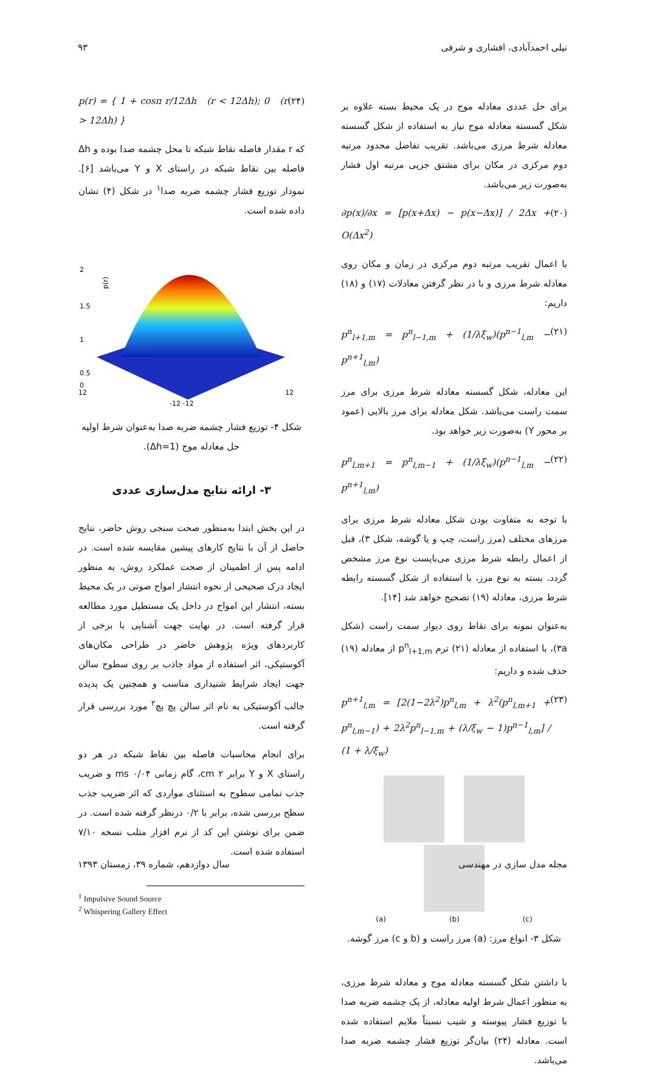نیلی احمدآبادی، افشاری و شرفی ۹۳
برای حل عددی معادله موج در یک محیط بسته علاوه بر شکل گسسته معادله موج نیاز به استفاده از شکل گسسته معادله شرط مرزی می‌باشد. تقریب تفاضل محدود مرتبه دوم مرکزی در مکان برای مشتق جزیی مرتبه اول فشار به‌صورت زیر می‌باشد.
∂p(x)/∂x = [p(x+Δx) − p(x−Δx)] / 2Δx + O(Δx<sup>2</sup>) (۲۰)
با اعمال تقریب مرتبه دوم مرکزی در زمان و مکان روی معادله شرط مرزی و با در نظر گرفتن معادلات (۱۷) و (۱۸) داریم:
p<sup>n</sup><sub>l+1,m</sub> = p<sup>n</sup><sub>l−1,m</sub> + (1/λξ<sub>w</sub>)(p<sup>n−1</sup><sub>l,m</sub> − p<sup>n+1</sup><sub>l,m</sub>) (۲۱)
این معادله، شکل گسسته معادله شرط مرزی برای مرز سمت راست می‌باشد. شکل معادله برای مرز بالایی (عمود بر محور Y) به‌صورت زیر خواهد بود.
p<sup>n</sup><sub>l,m+1</sub> = p<sup>n</sup><sub>l,m−1</sub> + (1/λξ<sub>w</sub>)(p<sup>n−1</sup><sub>l,m</sub> − p<sup>n+1</sup><sub>l,m</sub>) (۲۲)
با توجه به متفاوت بودن شکل معادله شرط مرزی برای مرزهای مختلف (مرز راست، چپ و یا گوشه، شکل ۳)، قبل از اعمال رابطه شرط مرزی می‌بایست نوع مرز مشخص گردد. بسته به نوع مرز، با استفاده از شکل گسسته رابطه شرط مرزی، معادله (۱۹) تصحیح خواهد شد [۱۴].
به‌عنوان نمونه برای نقاط روی دیوار سمت راست (شکل ۳a)، با استفاده از معادله (۲۱) ترم p<sup>n</sup><sub>l+1,m</sub> از معادله (۱۹) حذف شده و داریم:
p<sup>n+1</sup><sub>l,m</sub> = [2(1−2λ<sup>2</sup>)p<sup>n</sup><sub>l,m</sub> + λ<sup>2</sup>(p<sup>n</sup><sub>l,m+1</sub> + p<sup>n</sup><sub>l,m−1</sub>) + 2λ<sup>2</sup>p<sup>n</sup><sub>l−1,m</sub> + (λ/ξ<sub>w</sub> − 1)p<sup>n−1</sup><sub>l,m</sub>] / (1 + λ/ξ<sub>w</sub>) (۲۳)
(a) (b) (c)
شکل ۳- انواع مرز: (a) مرز راست و (b و c) مرز گوشه.
با داشتن شکل گسسته معادله موج و معادله شرط مرزی، به منظور اعمال شرط اولیه معادله، از یک چشمه ضربه صدا با توزیع فشار پیوسته و شیب نسبتاً ملایم استفاده شده است. معادله (۲۴) بیان‌گر توزیع فشار چشمه ضربه صدا می‌باشد.
p(r) = { 1 + cosπ r/12Δh (r < 12Δh); 0 (r > 12Δh) } (۲۴)
که r مقدار فاصله نقاط شبکه تا محل چشمه صدا بوده و Δh فاصله بین نقاط شبکه در راستای X و Y می‌باشد [۶]. نمودار توزیع فشار چشمه ضربه صدا<sup>۱</sup> در شکل (۴) نشان داده شده است.
2
1.5
1
0.5
0
p(r)
12
12
-12 -12
شکل ۴- توزیع فشار چشمه ضربه صدا به‌عنوان شرط اولیه حل معادله موج (Δh=1).
۳- ارائه نتایج مدل‌سازی عددی
در این بخش ابتدا به‌منظور صحت سنجی روش حاضر، نتایج حاصل از آن با نتایج کارهای پیشین مقایسه شده است. در ادامه پس از اطمینان از صحت عملکرد روش، به منظور ایجاد درک صحیحی از نحوه انتشار امواج صوتی در یک محیط بسته، انتشار این امواج در داخل یک مستطیل مورد مطالعه قرار گرفته است. در نهایت جهت آشنایی با برخی از کاربردهای ویژه پژوهش حاضر در طراحی مکان‌های آکوستیکی، اثر استفاده از مواد جاذب بر روی سطوح سالن جهت ایجاد شرایط شنیداری مناسب و همچنین یک پدیده جالب آکوستیکی به نام اثر سالن پچ پچ<sup>۲</sup> مورد بررسی قرار گرفته است.
برای انجام محاسبات فاصله بین نقاط شبکه در هر دو راستای X و Y برابر cm ۲، گام زمانی ms ۰/۰۴ و ضریب جذب تمامی سطوح به استثنای مواردی که اثر ضریب جذب سطح بررسی شده، برابر با ۰/۲ درنظر گرفته شده است. در ضمن برای نوشتن این کد از نرم افزار متلب نسخه ۷/۱۰ استفاده شده است.
<sup>1</sup> Impulsive Sound Source
<sup>2</sup> Whispering Gallery Effect
مجله مدل سازی در مهندسی سال دوازدهم، شماره ۳۹، زمستان ۱۳۹۳